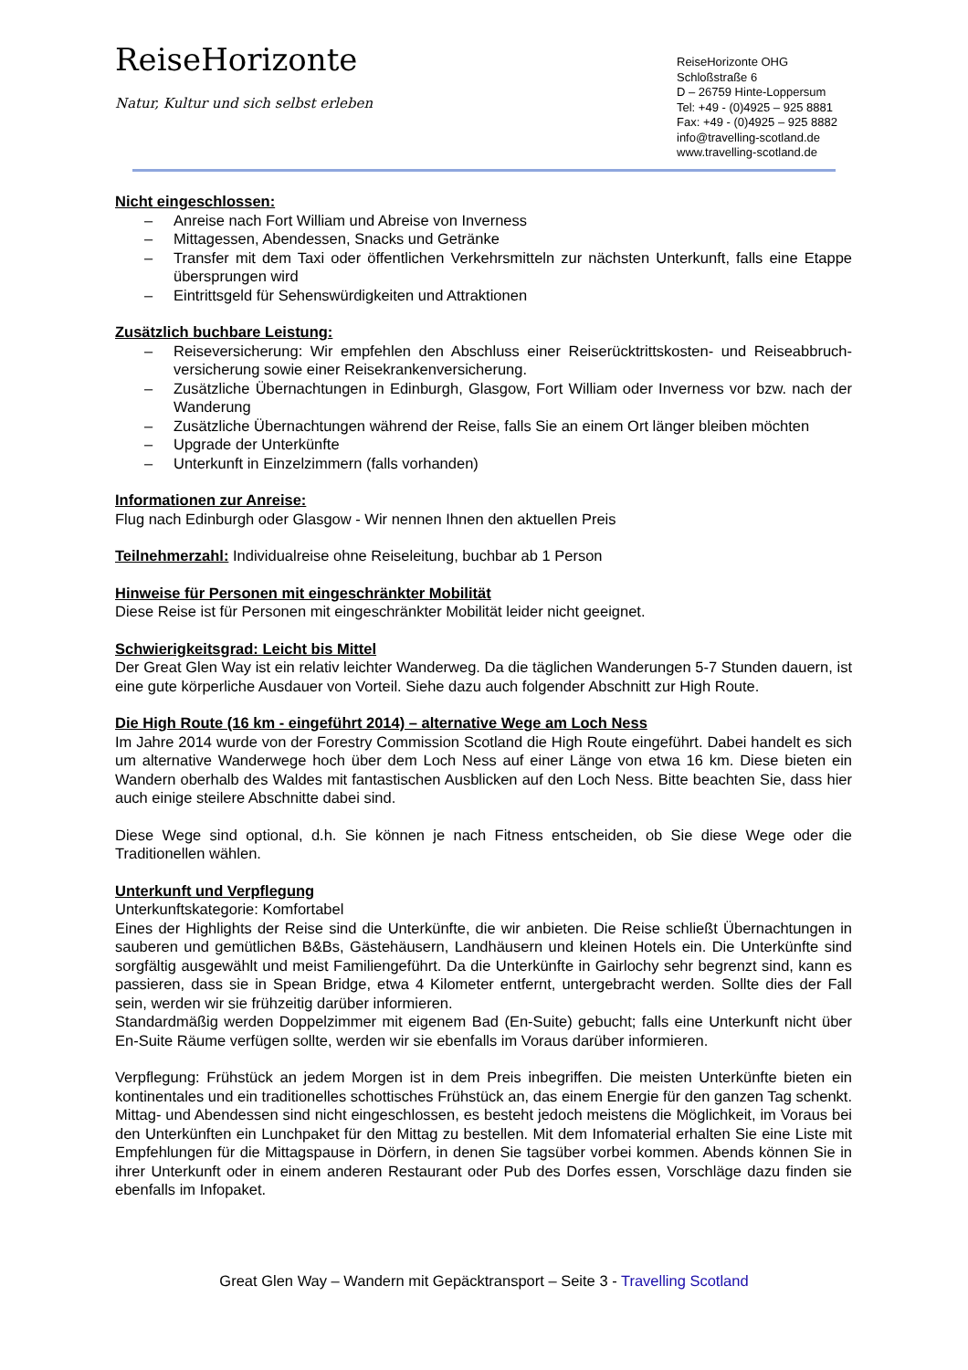ReiseHorizonte
Natur, Kultur und sich selbst erleben
ReiseHorizonte OHG
Schloßstraße 6
D – 26759 Hinte-Loppersum
Tel: +49 - (0)4925 – 925 8881
Fax: +49 - (0)4925 – 925 8882
info@travelling-scotland.de
www.travelling-scotland.de
Nicht eingeschlossen:
– Anreise nach Fort William und Abreise von Inverness
– Mittagessen, Abendessen, Snacks und Getränke
– Transfer mit dem Taxi oder öffentlichen Verkehrsmitteln zur nächsten Unterkunft, falls eine Etappe übersprungen wird
– Eintrittsgeld für Sehenswürdigkeiten und Attraktionen
Zusätzlich buchbare Leistung:
– Reiseversicherung: Wir empfehlen den Abschluss einer Reiserücktrittskosten- und Reiseabbruch-versicherung sowie einer Reisekrankenversicherung.
– Zusätzliche Übernachtungen in Edinburgh, Glasgow, Fort William oder Inverness vor bzw. nach der Wanderung
– Zusätzliche Übernachtungen während der Reise, falls Sie an einem Ort länger bleiben möchten
– Upgrade der Unterkünfte
– Unterkunft in Einzelzimmern (falls vorhanden)
Informationen zur Anreise:
Flug nach Edinburgh oder Glasgow - Wir nennen Ihnen den aktuellen Preis
Teilnehmerzahl: Individualreise ohne Reiseleitung, buchbar ab 1 Person
Hinweise für Personen mit eingeschränkter Mobilität
Diese Reise ist für Personen mit eingeschränkter Mobilität leider nicht geeignet.
Schwierigkeitsgrad: Leicht bis Mittel
Der Great Glen Way ist ein relativ leichter Wanderweg. Da die täglichen Wanderungen 5-7 Stunden dauern, ist eine gute körperliche Ausdauer von Vorteil. Siehe dazu auch folgender Abschnitt zur High Route.
Die High Route (16 km - eingeführt 2014) – alternative Wege am Loch Ness
Im Jahre 2014 wurde von der Forestry Commission Scotland die High Route eingeführt. Dabei handelt es sich um alternative Wanderwege hoch über dem Loch Ness auf einer Länge von etwa 16 km. Diese bieten ein Wandern oberhalb des Waldes mit fantastischen Ausblicken auf den Loch Ness. Bitte beachten Sie, dass hier auch einige steilere Abschnitte dabei sind.
Diese Wege sind optional, d.h. Sie können je nach Fitness entscheiden, ob Sie diese Wege oder die Traditionellen wählen.
Unterkunft und Verpflegung
Unterkunftskategorie: Komfortabel
Eines der Highlights der Reise sind die Unterkünfte, die wir anbieten. Die Reise schließt Übernachtungen in sauberen und gemütlichen B&Bs, Gästehäusern, Landhäusern und kleinen Hotels ein. Die Unterkünfte sind sorgfältig ausgewählt und meist Familiengeführt. Da die Unterkünfte in Gairlochy sehr begrenzt sind, kann es passieren, dass sie in Spean Bridge, etwa 4 Kilometer entfernt, untergebracht werden. Sollte dies der Fall sein, werden wir sie frühzeitig darüber informieren.
Standardmäßig werden Doppelzimmer mit eigenem Bad (En-Suite) gebucht; falls eine Unterkunft nicht über En-Suite Räume verfügen sollte, werden wir sie ebenfalls im Voraus darüber informieren.
Verpflegung: Frühstück an jedem Morgen ist in dem Preis inbegriffen. Die meisten Unterkünfte bieten ein kontinentales und ein traditionelles schottisches Frühstück an, das einem Energie für den ganzen Tag schenkt. Mittag- und Abendessen sind nicht eingeschlossen, es besteht jedoch meistens die Möglichkeit, im Voraus bei den Unterkünften ein Lunchpaket für den Mittag zu bestellen. Mit dem Infomaterial erhalten Sie eine Liste mit Empfehlungen für die Mittagspause in Dörfern, in denen Sie tagsüber vorbei kommen. Abends können Sie in ihrer Unterkunft oder in einem anderen Restaurant oder Pub des Dorfes essen, Vorschläge dazu finden sie ebenfalls im Infopaket.
Great Glen Way – Wandern mit Gepäcktransport – Seite 3 - Travelling Scotland